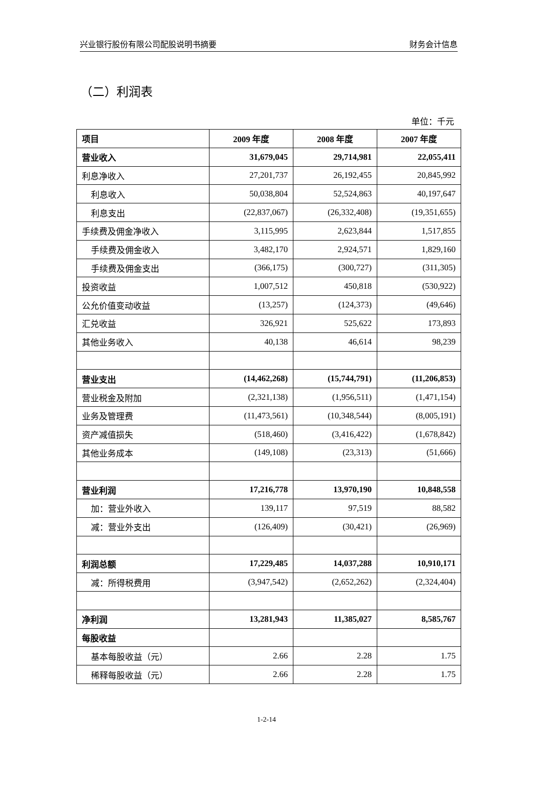兴业银行股份有限公司配股说明书摘要 财务会计信息
（二）利润表
单位：千元
| 项目 | 2009 年度 | 2008 年度 | 2007 年度 |
| --- | --- | --- | --- |
| 营业收入 | 31,679,045 | 29,714,981 | 22,055,411 |
| 利息净收入 | 27,201,737 | 26,192,455 | 20,845,992 |
| 利息收入 | 50,038,804 | 52,524,863 | 40,197,647 |
| 利息支出 | (22,837,067) | (26,332,408) | (19,351,655) |
| 手续费及佣金净收入 | 3,115,995 | 2,623,844 | 1,517,855 |
| 手续费及佣金收入 | 3,482,170 | 2,924,571 | 1,829,160 |
| 手续费及佣金支出 | (366,175) | (300,727) | (311,305) |
| 投资收益 | 1,007,512 | 450,818 | (530,922) |
| 公允价值变动收益 | (13,257) | (124,373) | (49,646) |
| 汇兑收益 | 326,921 | 525,622 | 173,893 |
| 其他业务收入 | 40,138 | 46,614 | 98,239 |
| 营业支出 | (14,462,268) | (15,744,791) | (11,206,853) |
| 营业税金及附加 | (2,321,138) | (1,956,511) | (1,471,154) |
| 业务及管理费 | (11,473,561) | (10,348,544) | (8,005,191) |
| 资产减值损失 | (518,460) | (3,416,422) | (1,678,842) |
| 其他业务成本 | (149,108) | (23,313) | (51,666) |
| 营业利润 | 17,216,778 | 13,970,190 | 10,848,558 |
| 加：营业外收入 | 139,117 | 97,519 | 88,582 |
| 减：营业外支出 | (126,409) | (30,421) | (26,969) |
| 利润总额 | 17,229,485 | 14,037,288 | 10,910,171 |
| 减：所得税费用 | (3,947,542) | (2,652,262) | (2,324,404) |
| 净利润 | 13,281,943 | 11,385,027 | 8,585,767 |
| 每股收益 | | | |
| 基本每股收益（元） | 2.66 | 2.28 | 1.75 |
| 稀释每股收益（元） | 2.66 | 2.28 | 1.75 |
1-2-14